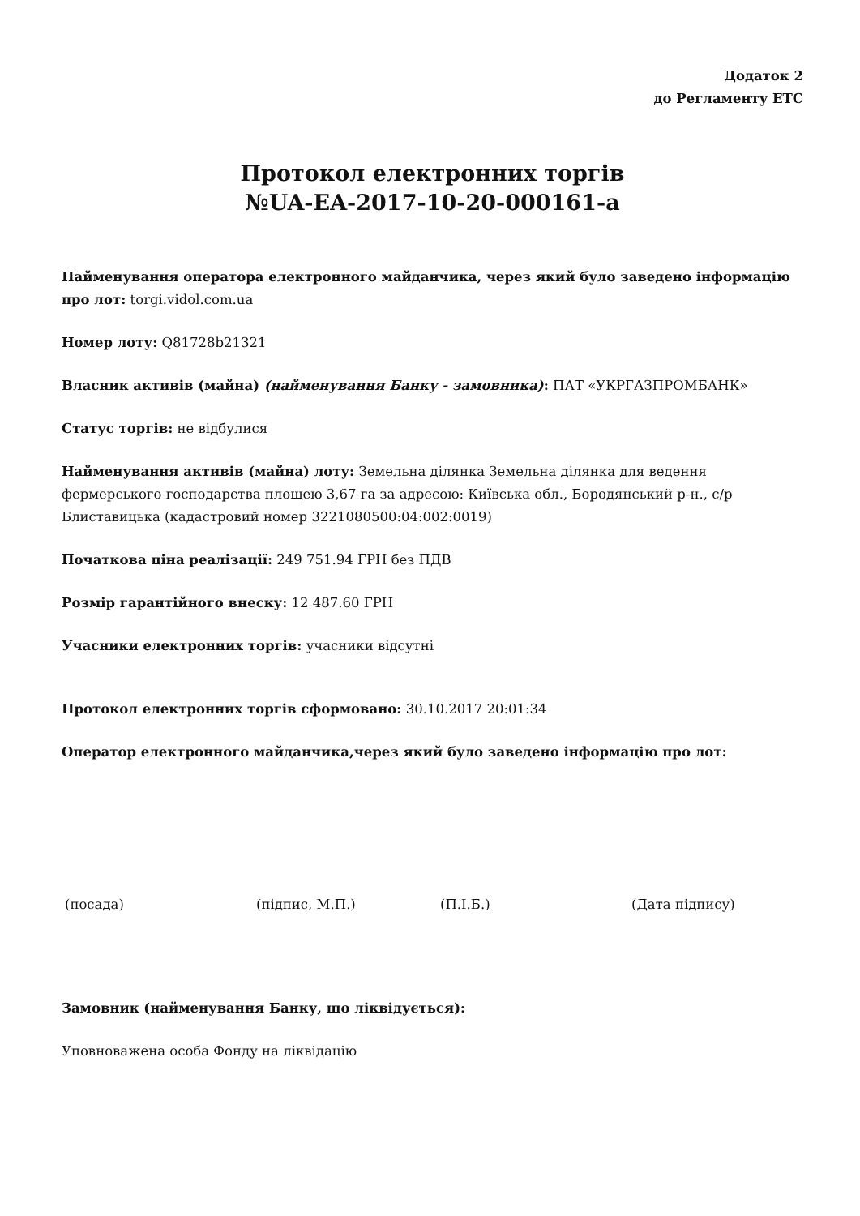Додаток 2
до Регламенту ЕТС
Протокол електронних торгів
№UA-EA-2017-10-20-000161-a
Найменування оператора електронного майданчика, через який було заведено інформацію про лот: torgi.vidol.com.ua
Номер лоту: Q81728b21321
Власник активів (майна) (найменування Банку - замовника): ПАТ «УКРГАЗПРОМБАНК»
Статус торгів: не відбулися
Найменування активів (майна) лоту: Земельна ділянка Земельна ділянка для ведення фермерського господарства площею 3,67 га за адресою: Київська обл., Бородянський р-н., с/р Блиставицька (кадастровий номер 3221080500:04:002:0019)
Початкова ціна реалізації: 249 751.94 ГРН без ПДВ
Розмір гарантійного внеску: 12 487.60 ГРН
Учасники електронних торгів: учасники відсутні
Протокол електронних торгів сформовано: 30.10.2017 20:01:34
Оператор електронного майданчика,через який було заведено інформацію про лот:
(посада) (підпис, М.П.) (П.І.Б.) (Дата підпису)
Замовник (найменування Банку, що ліквідується):
Уповноважена особа Фонду на ліквідацію